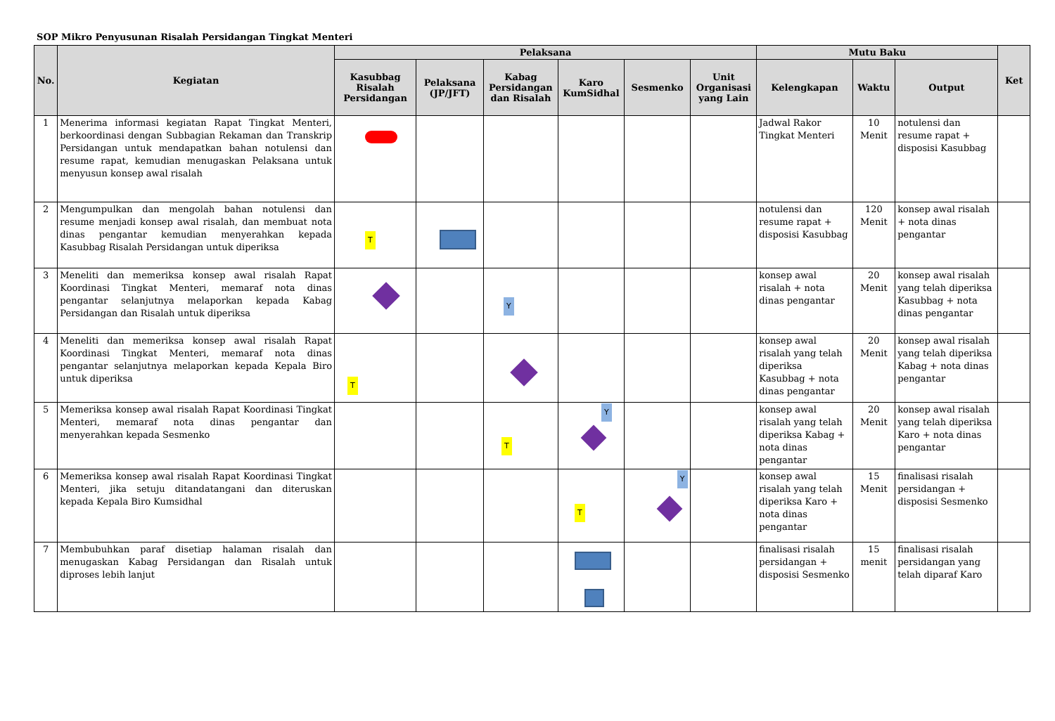SOP Mikro Penyusunan Risalah Persidangan Tingkat Menteri
| No. | Kegiatan | Pelaksana | | | | | | Mutu Baku | | | Ket |
| --- | --- | --- | --- | --- | --- | --- | --- | --- | --- | --- | --- |
| | | Kasubbag Risalah Persidangan | Pelaksana (JP/JFT) | Kabag Persidangan dan Risalah | Karo KumSidhal | Sesmenko | Unit Organisasi yang Lain | Kelengkapan | Waktu | Output | |
| 1 | Menerima informasi kegiatan Rapat Tingkat Menteri, berkoordinasi dengan Subbagian Rekaman dan Transkrip Persidangan untuk mendapatkan bahan notulensi dan resume rapat, kemudian menugaskan Pelaksana untuk menyusun konsep awal risalah | | | | | | | Jadwal Rakor Tingkat Menteri | 10 Menit | notulensi dan resume rapat + disposisi Kasubbag | |
| 2 | Mengumpulkan dan mengolah bahan notulensi dan resume menjadi konsep awal risalah, dan membuat nota dinas pengantar kemudian menyerahkan kepada Kasubbag Risalah Persidangan untuk diperiksa | T | | | | | | notulensi dan resume rapat + disposisi Kasubbag | 120 Menit | konsep awal risalah + nota dinas pengantar | |
| 3 | Meneliti dan memeriksa konsep awal risalah Rapat Koordinasi Tingkat Menteri, memaraf nota dinas pengantar selanjutnya melaporkan kepada Kabag Persidangan dan Risalah untuk diperiksa | | | Y | | | | konsep awal risalah + nota dinas pengantar | 20 Menit | konsep awal risalah yang telah diperiksa Kasubbag + nota dinas pengantar | |
| 4 | Meneliti dan memeriksa konsep awal risalah Rapat Koordinasi Tingkat Menteri, memaraf nota dinas pengantar selanjutnya melaporkan kepada Kepala Biro untuk diperiksa | T | | | | | | konsep awal risalah yang telah diperiksa Kasubbag + nota dinas pengantar | 20 Menit | konsep awal risalah yang telah diperiksa Kabag + nota dinas pengantar | |
| 5 | Memeriksa konsep awal risalah Rapat Koordinasi Tingkat Menteri, memaraf nota dinas pengantar dan menyerahkan kepada Sesmenko | | | T | Y | | | konsep awal risalah yang telah diperiksa Kabag + nota dinas pengantar | 20 Menit | konsep awal risalah yang telah diperiksa Karo + nota dinas pengantar | |
| 6 | Memeriksa konsep awal risalah Rapat Koordinasi Tingkat Menteri, jika setuju ditandatangani dan diteruskan kepada Kepala Biro Kumsidhal | | | | T | Y | | konsep awal risalah yang telah diperiksa Karo + nota dinas pengantar | 15 Menit | finalisasi risalah persidangan + disposisi Sesmenko | |
| 7 | Membubuhkan paraf disetiap halaman risalah dan menugaskan Kabag Persidangan dan Risalah untuk diproses lebih lanjut | | | | | | | finalisasi risalah persidangan + disposisi Sesmenko | 15 menit | finalisasi risalah persidangan yang telah diparaf Karo | |